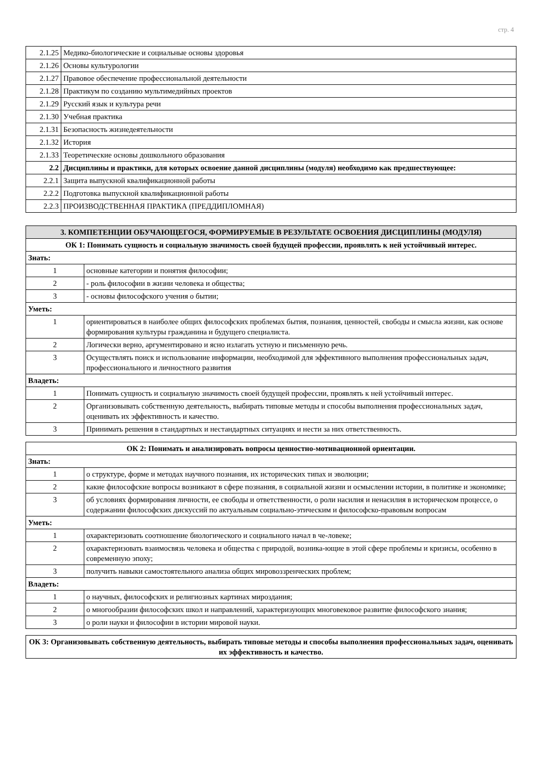стр. 4
| 2.1.25 | Медико-биологические и социальные основы здоровья |
| 2.1.26 | Основы культурологии |
| 2.1.27 | Правовое обеспечение профессиональной деятельности |
| 2.1.28 | Практикум по созданию мультимедийных проектов |
| 2.1.29 | Русский язык и культура речи |
| 2.1.30 | Учебная практика |
| 2.1.31 | Безопасность жизнедеятельности |
| 2.1.32 | История |
| 2.1.33 | Теоретические основы дошкольного образования |
| 2.2 | Дисциплины и практики, для которых освоение данной дисциплины (модуля) необходимо как предшествующее: |
| 2.2.1 | Защита выпускной квалификационной работы |
| 2.2.2 | Подготовка выпускной квалификационной работы |
| 2.2.3 | ПРОИЗВОДСТВЕННАЯ ПРАКТИКА (ПРЕДДИПЛОМНАЯ) |
| 3. КОМПЕТЕНЦИИ ОБУЧАЮЩЕГОСЯ, ФОРМИРУЕМЫЕ В РЕЗУЛЬТАТЕ ОСВОЕНИЯ ДИСЦИПЛИНЫ (МОДУЛЯ) | |
| ОК 1: Понимать сущность и социальную значимость своей будущей профессии, проявлять к ней устойчивый интерес. | |
| Знать: | |
| 1 | основные категории и понятия философии; |
| 2 | - роль философии в жизни человека и общества; |
| 3 | - основы философского учения о бытии; |
| Уметь: | |
| 1 | ориентироваться в наиболее общих философских проблемах бытия, познания, ценностей, свободы и смысла жизни, как основе формирования культуры гражданина и будущего специалиста. |
| 2 | Логически верно, аргументировано и ясно излагать устную и письменную речь. |
| 3 | Осуществлять поиск и использование информации, необходимой для эффективного выполнения профессиональных задач, профессионального и личностного развития |
| Владеть: | |
| 1 | Понимать сущность и социальную значимость своей будущей профессии, проявлять к ней устойчивый интерес. |
| 2 | Организовывать собственную деятельность, выбирать типовые методы и способы выполнения профессиональных задач, оценивать их эффективность и качество. |
| 3 | Принимать решения в стандартных и нестандартных ситуациях и нести за них ответственность. |
| ОК 2: Понимать и анализировать вопросы ценностно-мотивационной ориентации. | |
| Знать: | |
| 1 | о структуре, форме и методах научного познания, их исторических типах и эволюции; |
| 2 | какие философские вопросы возникают в сфере познания, в социальной жизни и осмыслении истории, в политике и экономике; |
| 3 | об условиях формирования личности, ее свободы и ответственности, о роли насилия и ненасилия в историческом процессе, о содержании философских дискуссий по актуальным социально-этическим и философско-правовым вопросам |
| Уметь: | |
| 1 | охарактеризовать соотношение биологического и социального начал в че-ловеке; |
| 2 | охарактеризовать взаимосвязь человека и общества с природой, возника-ющие в этой сфере проблемы и кризисы, особенно в современную эпоху; |
| 3 | получить навыки самостоятельного анализа общих мировоззренческих проблем; |
| Владеть: | |
| 1 | о научных, философских и религиозных картинах мироздания; |
| 2 | о многообразии философских школ и направлений, характеризующих многовековое развитие философского знания; |
| 3 | о роли науки и философии в истории мировой науки. |
| ОК 3: Организовывать собственную деятельность, выбирать типовые методы и способы выполнения профессиональных задач, оценивать их эффективность и качество. |